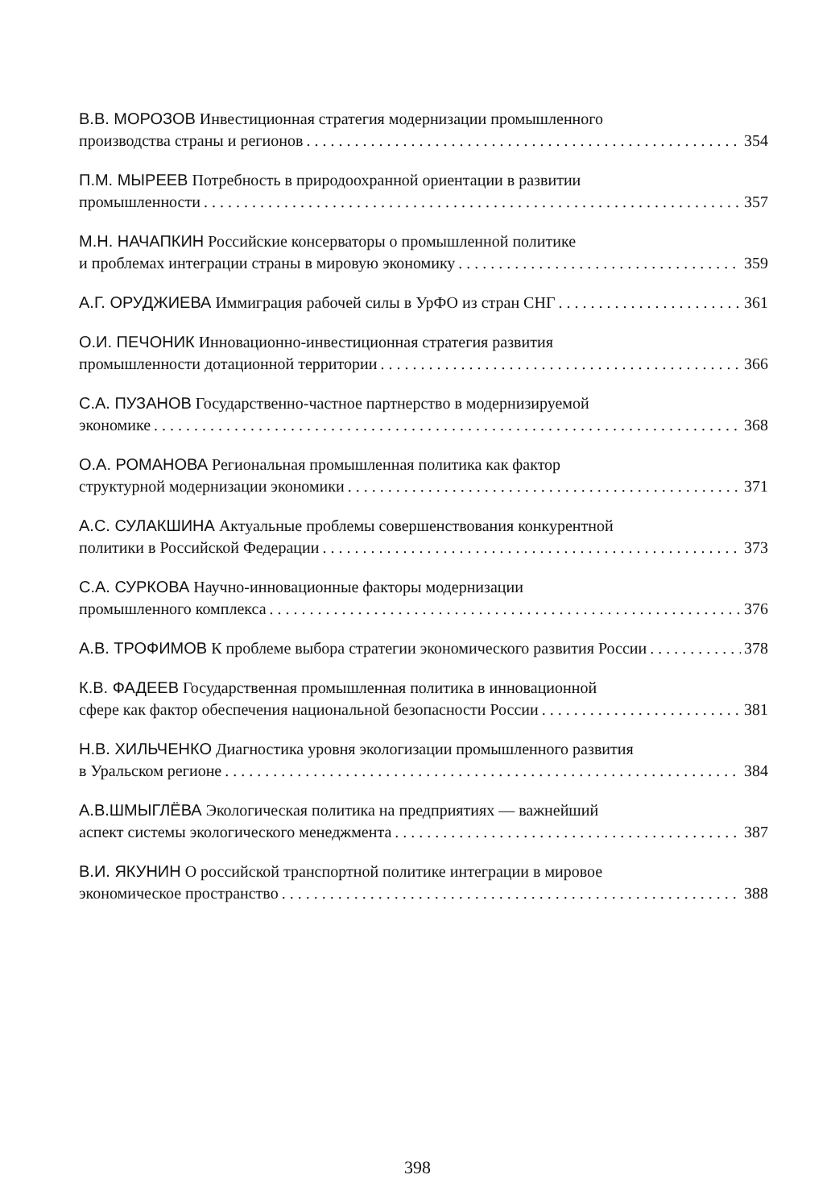В.В. МОРОЗОВ Инвестиционная стратегия модернизации промышленного
производства страны и регионов 354
П.М. МЫРЕЕВ Потребность в природоохранной ориентации в развитии
промышленности 357
М.Н. НАЧАПКИН Российские консерваторы о промышленной политике
и проблемах интеграции страны в мировую экономику 359
А.Г. ОРУДЖИЕВА Иммиграция рабочей силы в УрФО из стран СНГ 361
О.И. ПЕЧОНИК Инновационно-инвестиционная стратегия развития
промышленности дотационной территории 366
С.А. ПУЗАНОВ Государственно-частное партнерство в модернизируемой
экономике 368
О.А. РОМАНОВА Региональная промышленная политика как фактор
структурной модернизации экономики 371
А.С. СУЛАКШИНА Актуальные проблемы совершенствования конкурентной
политики в Российской Федерации 373
С.А. СУРКОВА Научно-инновационные факторы модернизации
промышленного комплекса 376
А.В. ТРОФИМОВ К проблеме выбора стратегии экономического развития России 378
К.В. ФАДЕЕВ Государственная промышленная политика в инновационной
сфере как фактор обеспечения национальной безопасности России 381
Н.В. ХИЛЬЧЕНКО Диагностика уровня экологизации промышленного развития
в Уральском регионе 384
А.В.ШМЫГЛЁВА Экологическая политика на предприятиях — важнейший
аспект системы экологического менеджмента 387
В.И. ЯКУНИН О российской транспортной политике интеграции в мировое
экономическое пространство 388
398